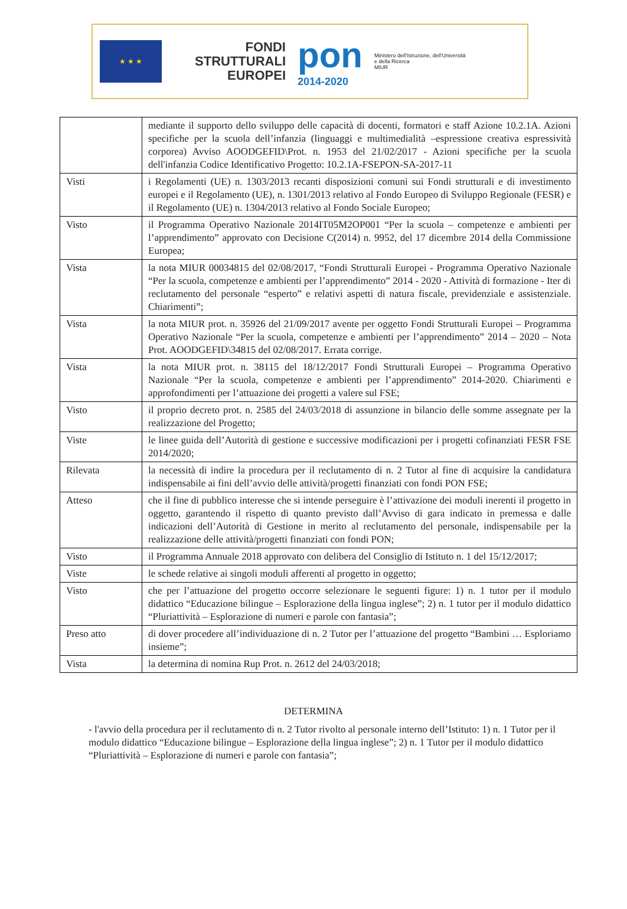★ ★ ★
FONDI
STRUTTURALI
EUROPEI
pon
2014-2020
Ministero dell'Istruzione, dell'Università e della Ricerca
MIUR
| | mediante il supporto dello sviluppo delle capacità di docenti, formatori e staff Azione 10.2.1A. Azioni specifiche per la scuola dell’infanzia (linguaggi e multimedialità –espressione creativa espressività corporea) Avviso AOODGEFID\Prot. n. 1953 del 21/02/2017 - Azioni specifiche per la scuola dell'infanzia Codice Identificativo Progetto: 10.2.1A-FSEPON-SA-2017-11 |
| Visti | i Regolamenti (UE) n. 1303/2013 recanti disposizioni comuni sui Fondi strutturali e di investimento europei e il Regolamento (UE), n. 1301/2013 relativo al Fondo Europeo di Sviluppo Regionale (FESR) e il Regolamento (UE) n. 1304/2013 relativo al Fondo Sociale Europeo; |
| Visto | il Programma Operativo Nazionale 2014IT05M2OP001 “Per la scuola – competenze e ambienti per l’apprendimento” approvato con Decisione C(2014) n. 9952, del 17 dicembre 2014 della Commissione Europea; |
| Vista | la nota MIUR 00034815 del 02/08/2017, “Fondi Strutturali Europei - Programma Operativo Nazionale “Per la scuola, competenze e ambienti per l’apprendimento” 2014 - 2020 - Attività di formazione - Iter di reclutamento del personale “esperto” e relativi aspetti di natura fiscale, previdenziale e assistenziale. Chiarimenti”; |
| Vista | la nota MIUR prot. n. 35926 del 21/09/2017 avente per oggetto Fondi Strutturali Europei – Programma Operativo Nazionale “Per la scuola, competenze e ambienti per l’apprendimento” 2014 – 2020 – Nota Prot. AOODGEFID\34815 del 02/08/2017. Errata corrige. |
| Vista | la nota MIUR prot. n. 38115 del 18/12/2017 Fondi Strutturali Europei – Programma Operativo Nazionale “Per la scuola, competenze e ambienti per l’apprendimento” 2014-2020. Chiarimenti e approfondimenti per l’attuazione dei progetti a valere sul FSE; |
| Visto | il proprio decreto prot. n. 2585 del 24/03/2018 di assunzione in bilancio delle somme assegnate per la realizzazione del Progetto; |
| Viste | le linee guida dell’Autorità di gestione e successive modificazioni per i progetti cofinanziati FESR FSE 2014/2020; |
| Rilevata | la necessità di indire la procedura per il reclutamento di n. 2 Tutor al fine di acquisire la candidatura indispensabile ai fini dell’avvio delle attività/progetti finanziati con fondi PON FSE; |
| Atteso | che il fine di pubblico interesse che si intende perseguire è l’attivazione dei moduli inerenti il progetto in oggetto, garantendo il rispetto di quanto previsto dall’Avviso di gara indicato in premessa e dalle indicazioni dell’Autorità di Gestione in merito al reclutamento del personale, indispensabile per la realizzazione delle attività/progetti finanziati con fondi PON; |
| Visto | il Programma Annuale 2018 approvato con delibera del Consiglio di Istituto n. 1 del 15/12/2017; |
| Viste | le schede relative ai singoli moduli afferenti al progetto in oggetto; |
| Visto | che per l’attuazione del progetto occorre selezionare le seguenti figure: 1) n. 1 tutor per il modulo didattico “Educazione bilingue – Esplorazione della lingua inglese”; 2) n. 1 tutor per il modulo didattico “Pluriattività – Esplorazione di numeri e parole con fantasia”; |
| Preso atto | di dover procedere all’individuazione di n. 2 Tutor per l’attuazione del progetto “Bambini … Esploriamo insieme”; |
| Vista | la determina di nomina Rup Prot. n. 2612 del 24/03/2018; |
DETERMINA
- l'avvio della procedura per il reclutamento di n. 2 Tutor rivolto al personale interno dell’Istituto: 1) n. 1 Tutor per il modulo didattico “Educazione bilingue – Esplorazione della lingua inglese”; 2) n. 1 Tutor per il modulo didattico “Pluriattività – Esplorazione di numeri e parole con fantasia”;